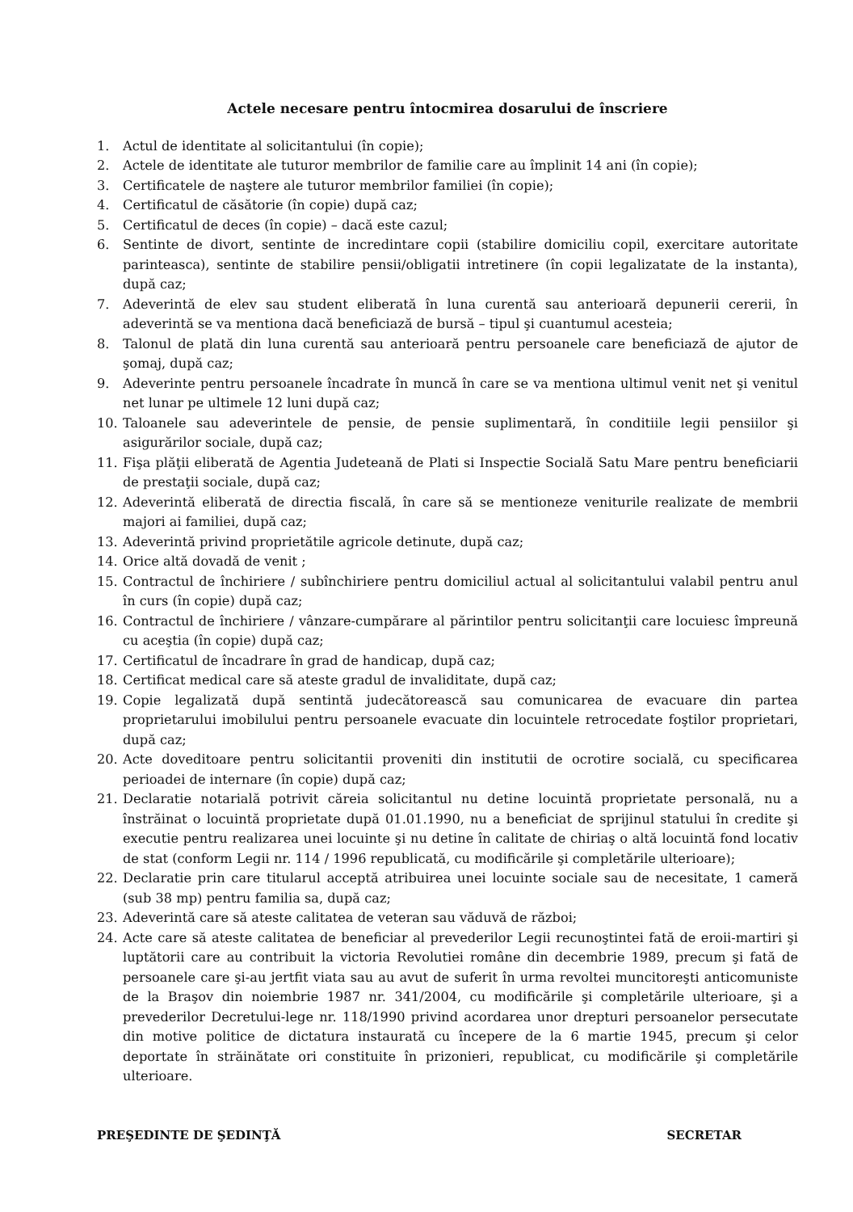Actele necesare pentru întocmirea dosarului de înscriere
1. Actul de identitate al solicitantului (în copie);
2. Actele de identitate ale tuturor membrilor de familie care au împlinit 14 ani (în copie);
3. Certificatele de naştere ale tuturor membrilor familiei (în copie);
4. Certificatul de căsătorie (în copie) după caz;
5. Certificatul de deces (în copie) – dacă este cazul;
6. Sentinte de divort, sentinte de incredintare copii (stabilire domiciliu copil, exercitare autoritate parinteasca), sentinte de stabilire pensii/obligatii intretinere (în copii legalizatate de la instanta), după caz;
7. Adeverintă de elev sau student eliberată în luna curentă sau anterioară depunerii cererii, în adeverintă se va mentiona dacă beneficiază de bursă – tipul şi cuantumul acesteia;
8. Talonul de plată din luna curentă sau anterioară pentru persoanele care beneficiază de ajutor de şomaj, după caz;
9. Adeverinte pentru persoanele încadrate în muncă în care se va mentiona ultimul venit net şi venitul net lunar pe ultimele 12 luni după caz;
10. Taloanele sau adeverintele de pensie, de pensie suplimentară, în conditiile legii pensiilor şi asigurărilor sociale, după caz;
11. Fişa plăţii eliberată de Agentia Judeteană de Plati si Inspectie Socială Satu Mare pentru beneficiarii de prestaţii sociale, după caz;
12. Adeverintă eliberată de directia fiscală, în care să se mentioneze veniturile realizate de membrii majori ai familiei, după caz;
13. Adeverintă privind proprietătile agricole detinute, după caz;
14. Orice altă dovadă de venit ;
15. Contractul de închiriere / subînchiriere pentru domiciliul actual al solicitantului valabil pentru anul în curs (în copie) după caz;
16. Contractul de închiriere / vânzare-cumpărare al părintilor pentru solicitanţii care locuiesc împreună cu aceştia (în copie) după caz;
17. Certificatul de încadrare în grad de handicap, după caz;
18. Certificat medical care să ateste gradul de invaliditate, după caz;
19. Copie legalizată după sentintă judecătorească sau comunicarea de evacuare din partea proprietarului imobilului pentru persoanele evacuate din locuintele retrocedate foştilor proprietari, după caz;
20. Acte doveditoare pentru solicitantii proveniti din institutii de ocrotire socială, cu specificarea perioadei de internare (în copie) după caz;
21. Declaratie notarială potrivit căreia solicitantul nu detine locuintă proprietate personală, nu a înstrăinat o locuintă proprietate după 01.01.1990, nu a beneficiat de sprijinul statului în credite şi executie pentru realizarea unei locuinte şi nu detine în calitate de chiriaş o altă locuintă fond locativ de stat (conform Legii nr. 114 / 1996 republicată, cu modificările şi completările ulterioare);
22. Declaratie prin care titularul acceptă atribuirea unei locuinte sociale sau de necesitate, 1 cameră (sub 38 mp) pentru familia sa, după caz;
23. Adeverintă care să ateste calitatea de veteran sau văduvă de război;
24. Acte care să ateste calitatea de beneficiar al prevederilor Legii recunoştintei fată de eroii-martiri şi luptătorii care au contribuit la victoria Revolutiei române din decembrie 1989, precum şi fată de persoanele care şi-au jertfit viata sau au avut de suferit în urma revoltei muncitoreşti anticomuniste de la Braşov din noiembrie 1987 nr. 341/2004, cu modificările şi completările ulterioare, şi a prevederilor Decretului-lege nr. 118/1990 privind acordarea unor drepturi persoanelor persecutate din motive politice de dictatura instaurată cu începere de la 6 martie 1945, precum şi celor deportate în străinătate ori constituite în prizonieri, republicat, cu modificările şi completările ulterioare.
PREŞEDINTE DE ŞEDINŢĂ SECRETAR